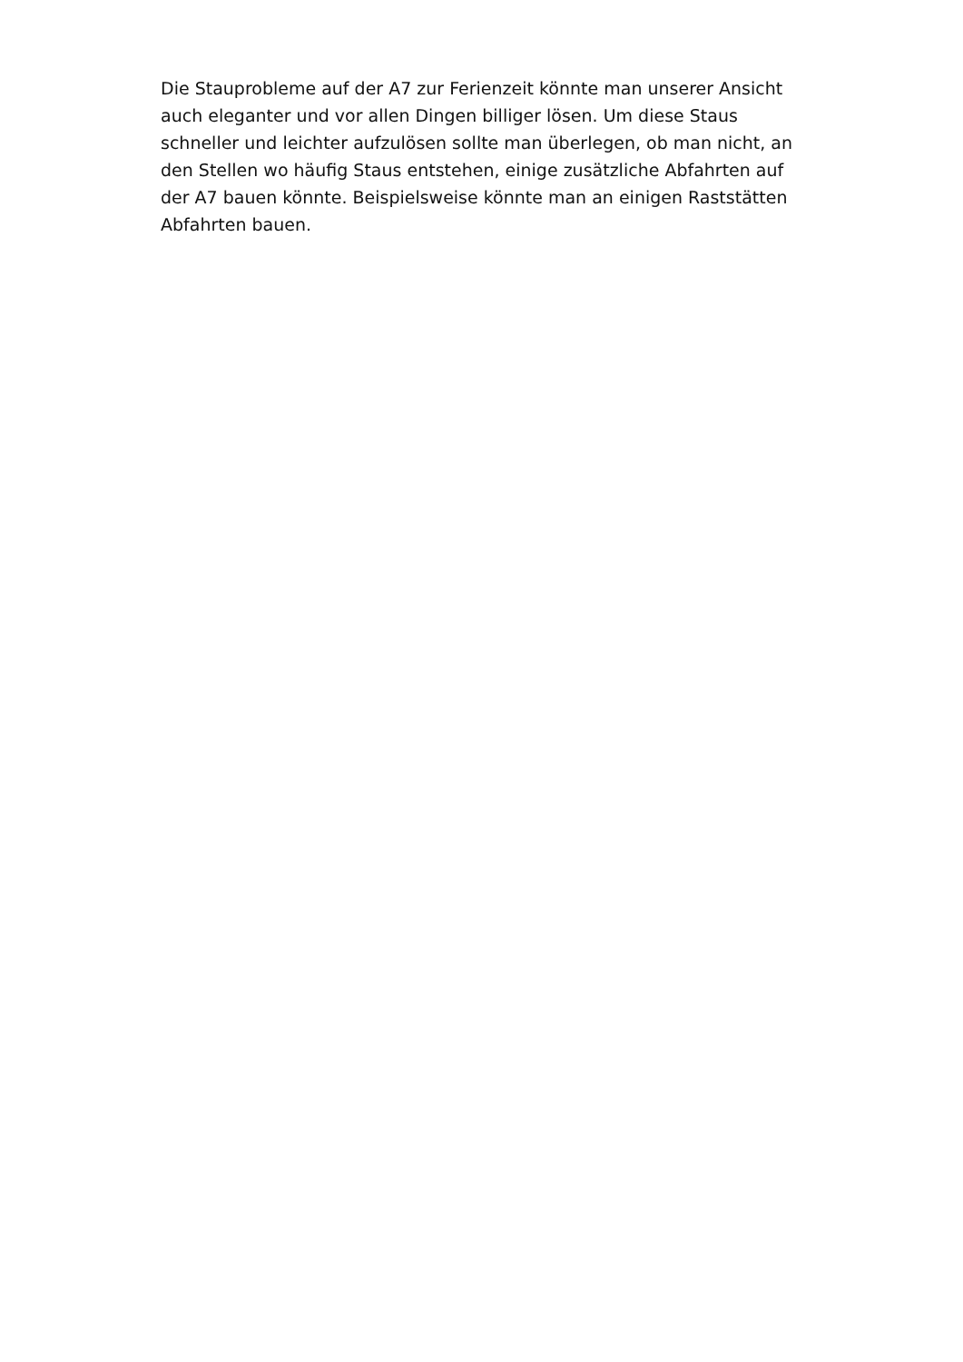Die Stauprobleme auf der A7 zur Ferienzeit könnte man unserer Ansicht auch eleganter und vor allen Dingen billiger lösen. Um diese Staus schneller und leichter aufzulösen sollte man überlegen, ob man nicht, an den Stellen wo häufig Staus entstehen, einige zusätzliche Abfahrten auf der A7 bauen könnte. Beispielsweise könnte man an einigen Raststätten Abfahrten bauen.